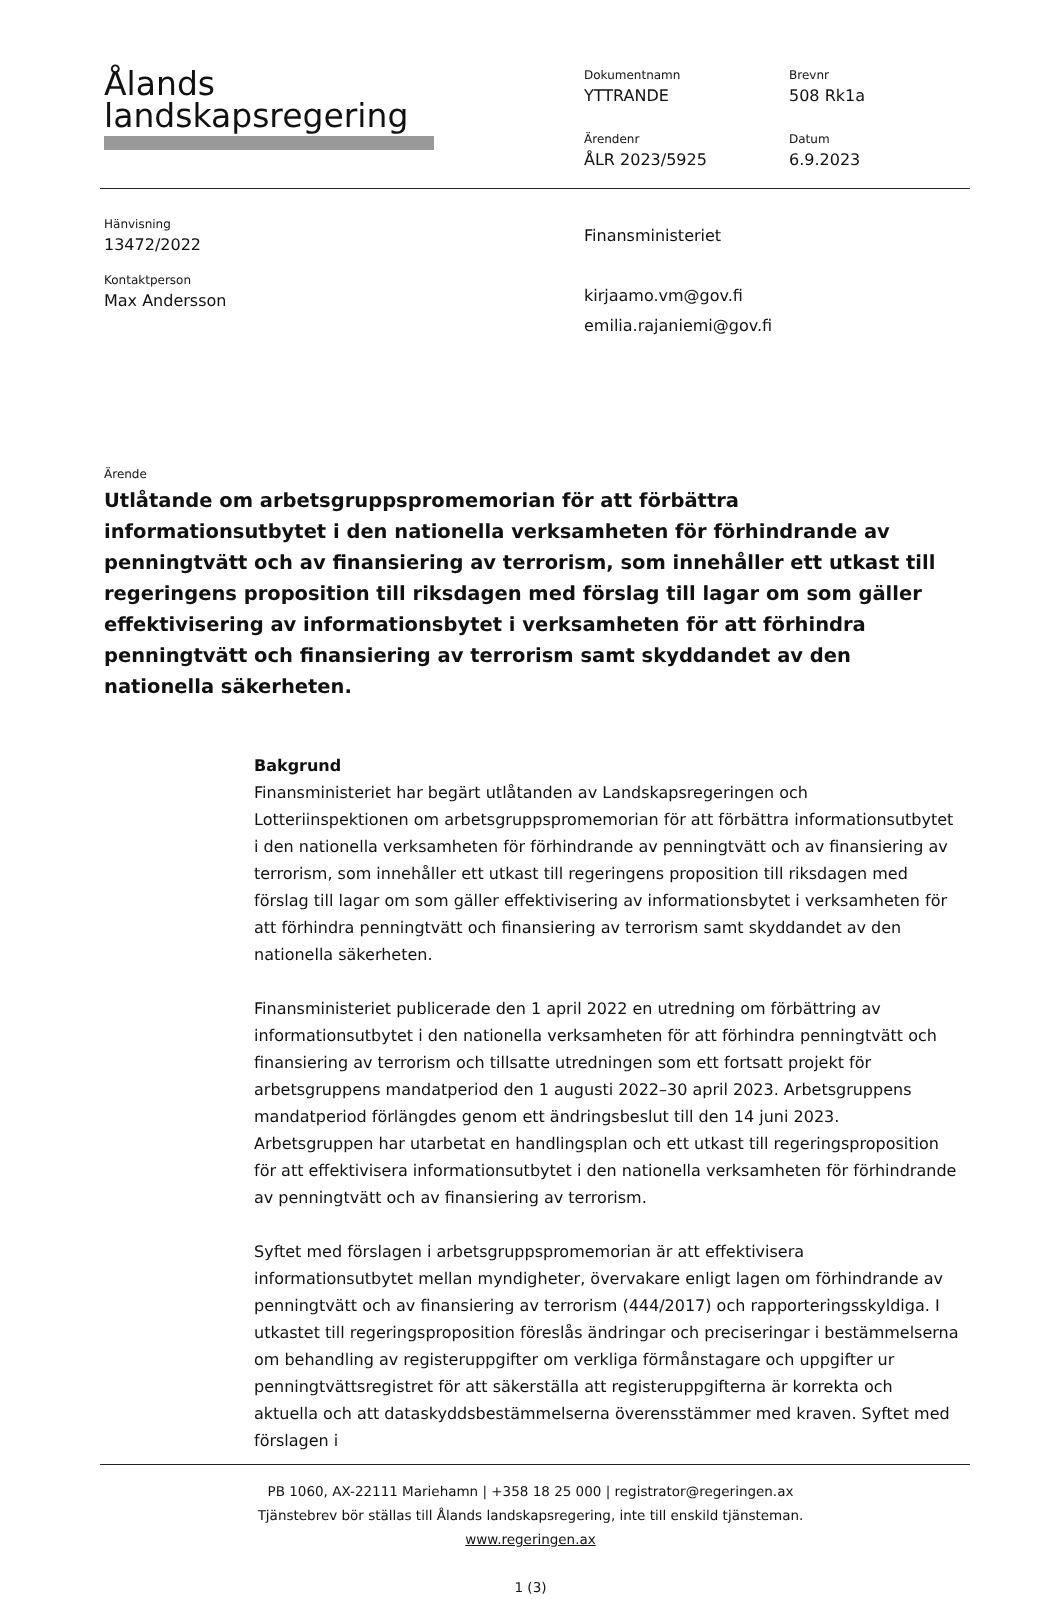Ålands
landskapsregering
Dokumentnamn
YTTRANDE
Brevnr
508 Rk1a
Ärendenr
ÅLR 2023/5925
Datum
6.9.2023
Hänvisning
13472/2022
Kontaktperson
Max Andersson
Finansministeriet
kirjaamo.vm@gov.fi
emilia.rajaniemi@gov.fi
Ärende
Utlåtande om arbetsgruppspromemorian för att förbättra informationsutbytet i den nationella verksamheten för förhindrande av penningtvätt och av finansiering av terrorism, som innehåller ett utkast till regeringens proposition till riksdagen med förslag till lagar om som gäller effektivisering av informationsbytet i verksamheten för att förhindra penningtvätt och finansiering av terrorism samt skyddandet av den nationella säkerheten.
Bakgrund
Finansministeriet har begärt utlåtanden av Landskapsregeringen och Lotteriinspektionen om arbetsgruppspromemorian för att förbättra informationsutbytet i den nationella verksamheten för förhindrande av penningtvätt och av finansiering av terrorism, som innehåller ett utkast till regeringens proposition till riksdagen med förslag till lagar om som gäller effektivisering av informationsbytet i verksamheten för att förhindra penningtvätt och finansiering av terrorism samt skyddandet av den nationella säkerheten.
Finansministeriet publicerade den 1 april 2022 en utredning om förbättring av informationsutbytet i den nationella verksamheten för att förhindra penningtvätt och finansiering av terrorism och tillsatte utredningen som ett fortsatt projekt för arbetsgruppens mandatperiod den 1 augusti 2022–30 april 2023. Arbetsgruppens mandatperiod förlängdes genom ett ändringsbeslut till den 14 juni 2023. Arbetsgruppen har utarbetat en handlingsplan och ett utkast till regeringsproposition för att effektivisera informationsutbytet i den nationella verksamheten för förhindrande av penningtvätt och av finansiering av terrorism.
Syftet med förslagen i arbetsgruppspromemorian är att effektivisera informationsutbytet mellan myndigheter, övervakare enligt lagen om förhindrande av penningtvätt och av finansiering av terrorism (444/2017) och rapporteringsskyldiga. I utkastet till regeringsproposition föreslås ändringar och preciseringar i bestämmelserna om behandling av registeruppgifter om verkliga förmånstagare och uppgifter ur penningtvättsregistret för att säkerställa att registeruppgifterna är korrekta och aktuella och att dataskyddsbestämmelserna överensstämmer med kraven. Syftet med förslagen i
PB 1060, AX-22111 Mariehamn | +358 18 25 000 | registrator@regeringen.ax
Tjänstebrev bör ställas till Ålands landskapsregering, inte till enskild tjänsteman.
www.regeringen.ax
1 (3)